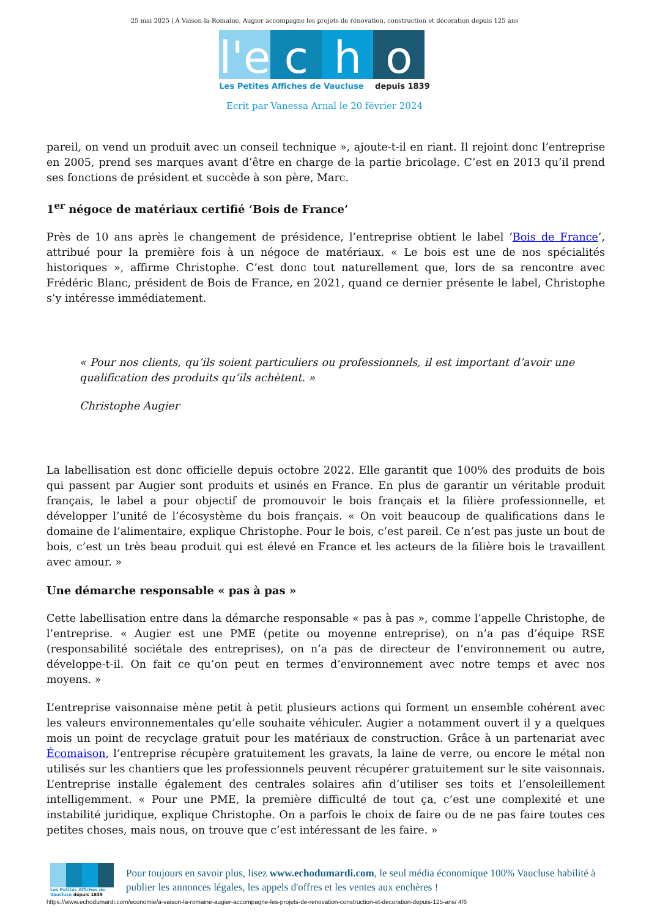25 mai 2025 | À Vaison-la-Romaine, Augier accompagne les projets de rénovation, construction et décoration depuis 125 ans
l'e
c h o
Les Petites Affiches de Vaucluse depuis 1839
Ecrit par Vanessa Arnal le 20 février 2024
pareil, on vend un produit avec un conseil technique », ajoute-t-il en riant. Il rejoint donc l’entreprise en 2005, prend ses marques avant d’être en charge de la partie bricolage. C’est en 2013 qu’il prend ses fonctions de président et succède à son père, Marc.
1<sup>er</sup> négoce de matériaux certifié ‘Bois de France’
Près de 10 ans après le changement de présidence, l’entreprise obtient le label ‘Bois de France’, attribué pour la première fois à un négoce de matériaux. « Le bois est une de nos spécialités historiques », affirme Christophe. C’est donc tout naturellement que, lors de sa rencontre avec Frédéric Blanc, président de Bois de France, en 2021, quand ce dernier présente le label, Christophe s’y intéresse immédiatement.
« Pour nos clients, qu’ils soient particuliers ou professionnels, il est important d’avoir une qualification des produits qu’ils achètent. »
Christophe Augier
La labellisation est donc officielle depuis octobre 2022. Elle garantit que 100% des produits de bois qui passent par Augier sont produits et usinés en France. En plus de garantir un véritable produit français, le label a pour objectif de promouvoir le bois français et la filière professionnelle, et développer l’unité de l’écosystème du bois français. « On voit beaucoup de qualifications dans le domaine de l’alimentaire, explique Christophe. Pour le bois, c’est pareil. Ce n’est pas juste un bout de bois, c’est un très beau produit qui est élevé en France et les acteurs de la filière bois le travaillent avec amour. »
Une démarche responsable « pas à pas »
Cette labellisation entre dans la démarche responsable « pas à pas », comme l’appelle Christophe, de l’entreprise. « Augier est une PME (petite ou moyenne entreprise), on n’a pas d’équipe RSE (responsabilité sociétale des entreprises), on n’a pas de directeur de l’environnement ou autre, développe-t-il. On fait ce qu’on peut en termes d’environnement avec notre temps et avec nos moyens. »
L’entreprise vaisonnaise mène petit à petit plusieurs actions qui forment un ensemble cohérent avec les valeurs environnementales qu’elle souhaite véhiculer. Augier a notamment ouvert il y a quelques mois un point de recyclage gratuit pour les matériaux de construction. Grâce à un partenariat avec Écomaison, l’entreprise récupère gratuitement les gravats, la laine de verre, ou encore le métal non utilisés sur les chantiers que les professionnels peuvent récupérer gratuitement sur le site vaisonnais. L’entreprise installe également des centrales solaires afin d’utiliser ses toits et l’ensoleillement intelligemment. « Pour une PME, la première difficulté de tout ça, c’est une complexité et une instabilité juridique, explique Christophe. On a parfois le choix de faire ou de ne pas faire toutes ces petites choses, mais nous, on trouve que c’est intéressant de les faire. »
Les Petites Affiches de Vaucluse depuis 1839
Pour toujours en savoir plus, lisez www.echodumardi.com, le seul média économique 100% Vaucluse habilité à publier les annonces légales, les appels d'offres et les ventes aux enchères !
https://www.echodumardi.com/economie/a-vaison-la-romaine-augier-accompagne-les-projets-de-renovation-construction-et-decoration-depuis-125-ans/ 4/6